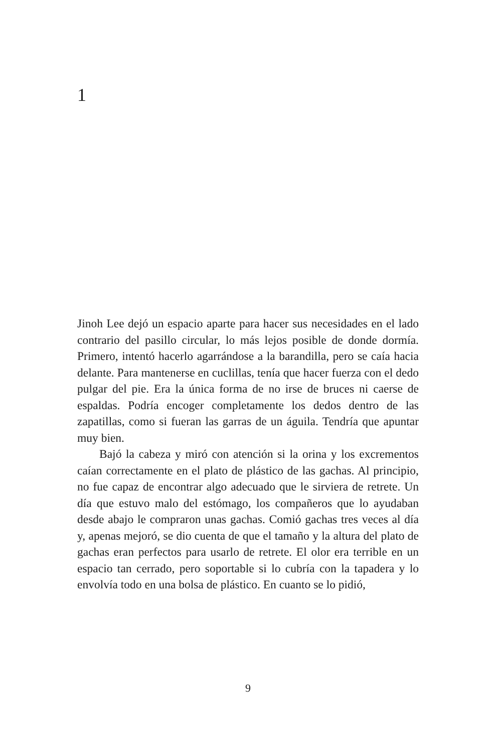1
Jinoh Lee dejó un espacio aparte para hacer sus necesidades en el lado contrario del pasillo circular, lo más lejos posible de donde dormía. Primero, intentó hacerlo agarrándose a la barandilla, pero se caía hacia delante. Para mantenerse en cuclillas, tenía que hacer fuerza con el dedo pulgar del pie. Era la única forma de no irse de bruces ni caerse de espaldas. Podría encoger completamente los dedos dentro de las zapatillas, como si fueran las garras de un águila. Tendría que apuntar muy bien.
Bajó la cabeza y miró con atención si la orina y los excrementos caían correctamente en el plato de plástico de las gachas. Al principio, no fue capaz de encontrar algo adecuado que le sirviera de retrete. Un día que estuvo malo del estómago, los compañeros que lo ayudaban desde abajo le compraron unas gachas. Comió gachas tres veces al día y, apenas mejoró, se dio cuenta de que el tamaño y la altura del plato de gachas eran perfectos para usarlo de retrete. El olor era terrible en un espacio tan cerrado, pero soportable si lo cubría con la tapadera y lo envolvía todo en una bolsa de plástico. En cuanto se lo pidió,
9